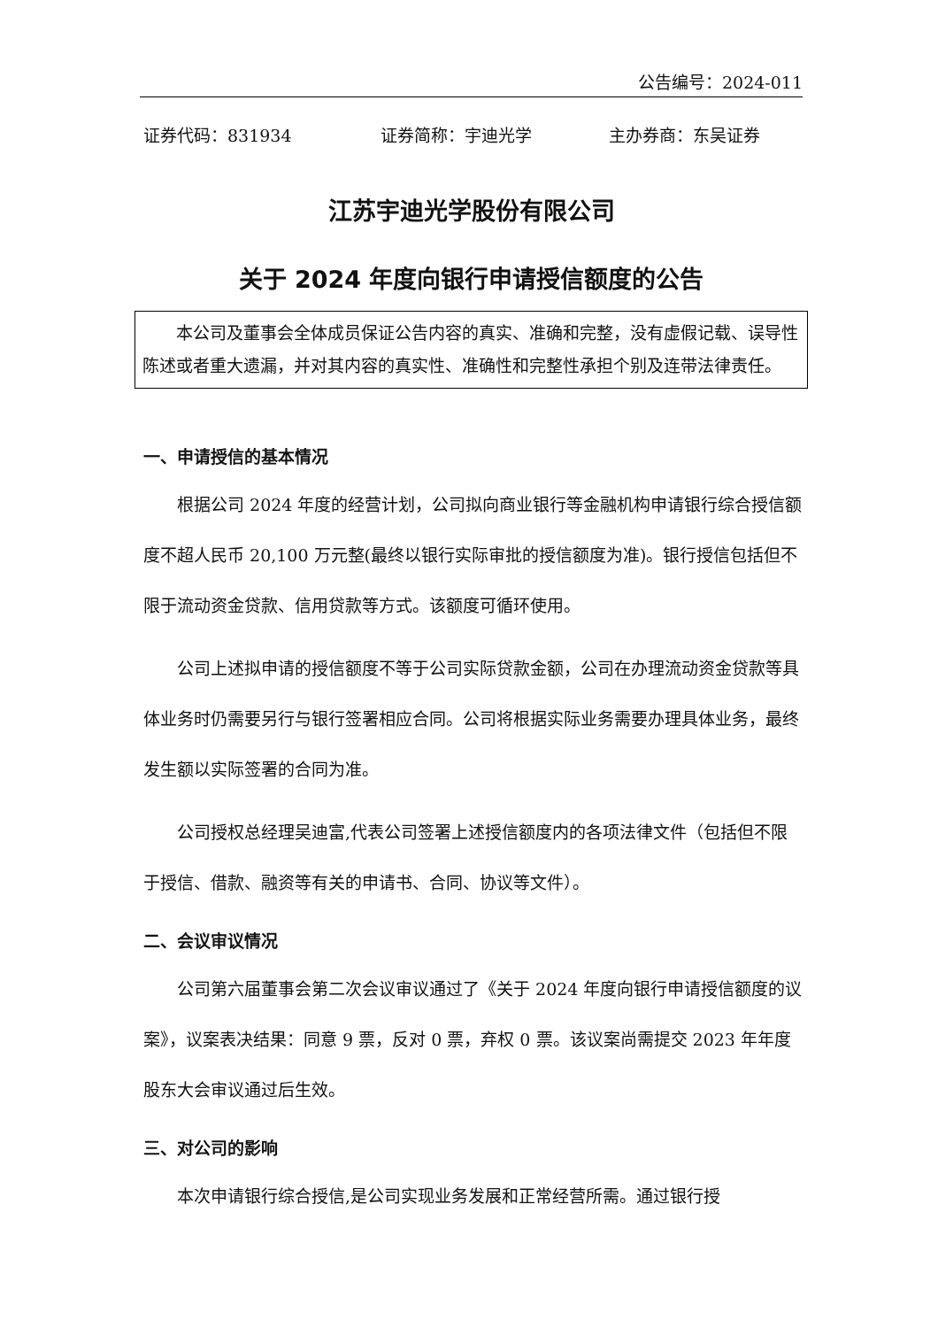公告编号：2024-011
证券代码：831934 证券简称：宇迪光学 主办券商：东吴证券
江苏宇迪光学股份有限公司
关于 2024 年度向银行申请授信额度的公告
本公司及董事会全体成员保证公告内容的真实、准确和完整，没有虚假记载、误导性陈述或者重大遗漏，并对其内容的真实性、准确性和完整性承担个别及连带法律责任。
一、申请授信的基本情况
根据公司 2024 年度的经营计划，公司拟向商业银行等金融机构申请银行综合授信额度不超人民币 20,100 万元整(最终以银行实际审批的授信额度为准)。银行授信包括但不限于流动资金贷款、信用贷款等方式。该额度可循环使用。
公司上述拟申请的授信额度不等于公司实际贷款金额，公司在办理流动资金贷款等具体业务时仍需要另行与银行签署相应合同。公司将根据实际业务需要办理具体业务，最终发生额以实际签署的合同为准。
公司授权总经理吴迪富,代表公司签署上述授信额度内的各项法律文件（包括但不限于授信、借款、融资等有关的申请书、合同、协议等文件）。
二、会议审议情况
公司第六届董事会第二次会议审议通过了《关于 2024 年度向银行申请授信额度的议案》，议案表决结果：同意 9 票，反对 0 票，弃权 0 票。该议案尚需提交 2023 年年度股东大会审议通过后生效。
三、对公司的影响
本次申请银行综合授信,是公司实现业务发展和正常经营所需。通过银行授